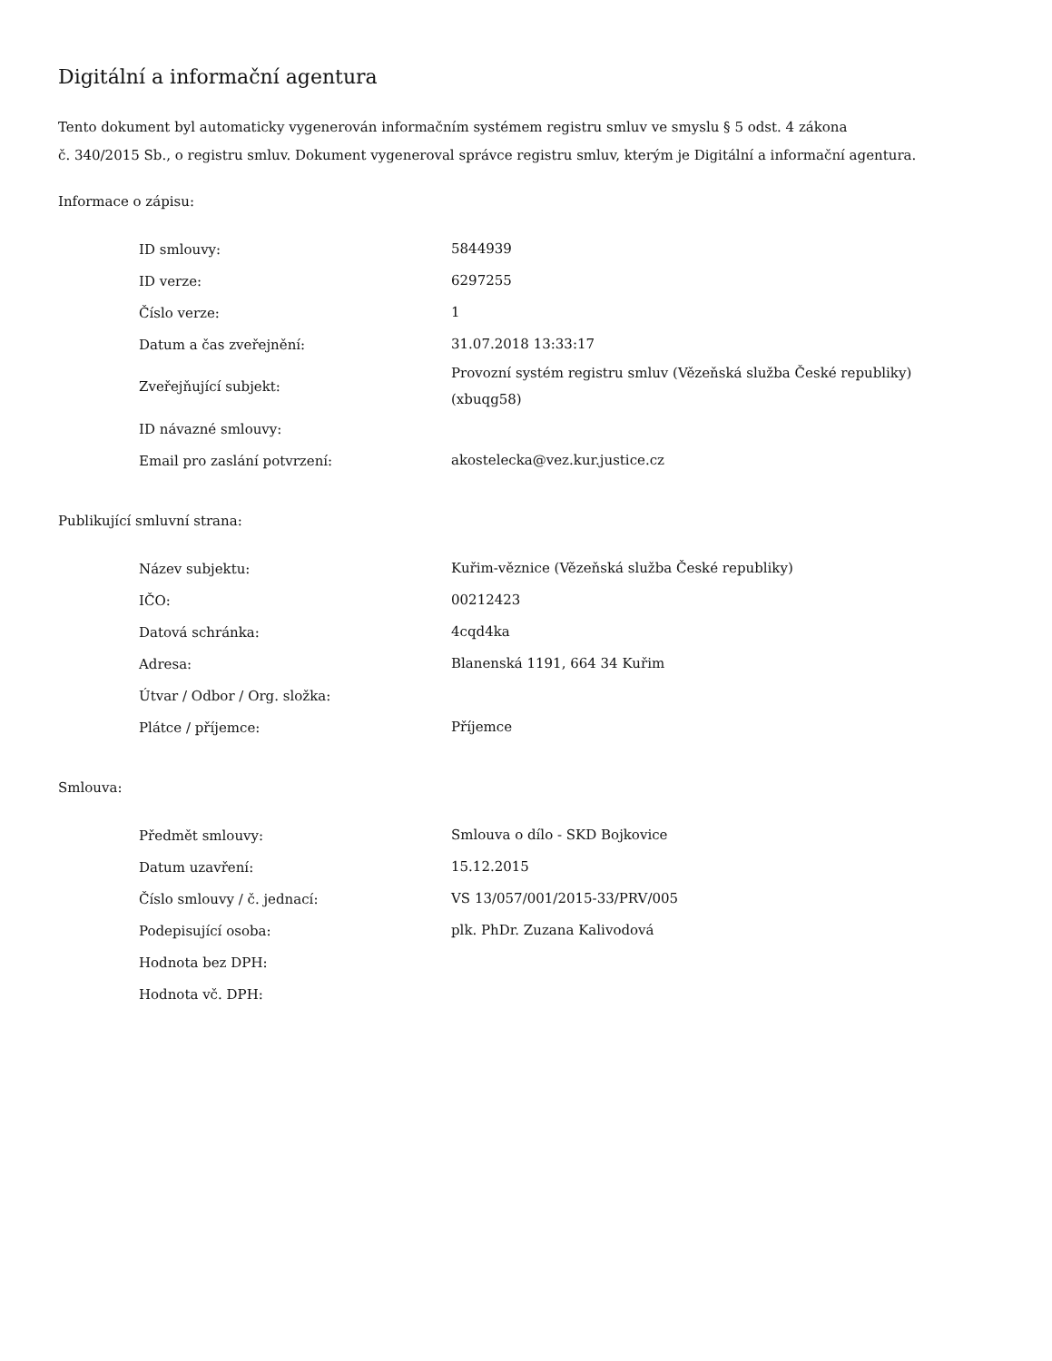Digitální a informační agentura
Tento dokument byl automaticky vygenerován informačním systémem registru smluv ve smyslu § 5 odst. 4 zákona
č. 340/2015 Sb., o registru smluv. Dokument vygeneroval správce registru smluv, kterým je Digitální a informační agentura.
Informace o zápisu:
| ID smlouvy: | 5844939 |
| ID verze: | 6297255 |
| Číslo verze: | 1 |
| Datum a čas zveřejnění: | 31.07.2018 13:33:17 |
| Zveřejňující subjekt: | Provozní systém registru smluv (Vězeňská služba České republiky) (xbuqg58) |
| ID návazné smlouvy: | |
| Email pro zaslání potvrzení: | akostelecka@vez.kur.justice.cz |
Publikující smluvní strana:
| Název subjektu: | Kuřim-věznice (Vězeňská služba České republiky) |
| IČO: | 00212423 |
| Datová schránka: | 4cqd4ka |
| Adresa: | Blanenská 1191, 664 34 Kuřim |
| Útvar / Odbor / Org. složka: | |
| Plátce / příjemce: | Příjemce |
Smlouva:
| Předmět smlouvy: | Smlouva o dílo - SKD Bojkovice |
| Datum uzavření: | 15.12.2015 |
| Číslo smlouvy / č. jednací: | VS 13/057/001/2015-33/PRV/005 |
| Podepisující osoba: | plk. PhDr. Zuzana Kalivodová |
| Hodnota bez DPH: | |
| Hodnota vč. DPH: | |